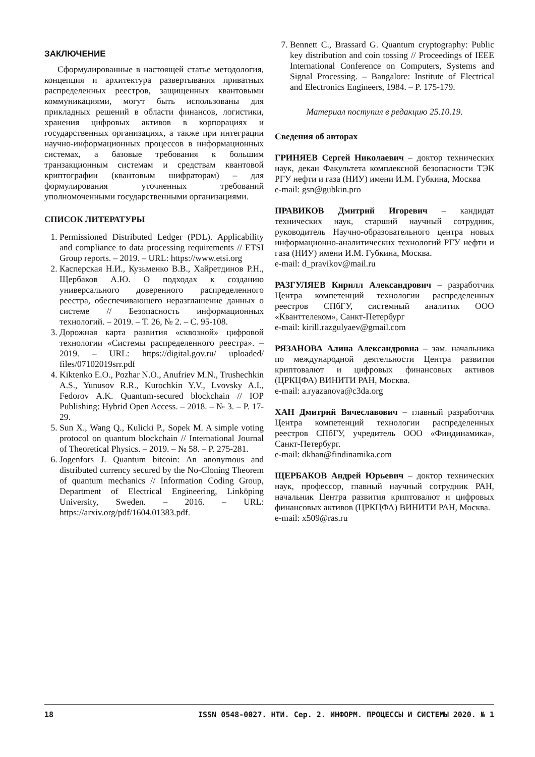ЗАКЛЮЧЕНИЕ
Сформулированные в настоящей статье методология, концепция и архитектура развертывания приватных распределенных реестров, защищенных квантовыми коммуникациями, могут быть использованы для прикладных решений в области финансов, логистики, хранения цифровых активов в корпорациях и государственных организациях, а также при интеграции научно-информационных процессов в информационных системах, а базовые требования к большим транзакционным системам и средствам квантовой криптографии (квантовым шифраторам) – для формулирования уточненных требований уполномоченными государственными организациями.
СПИСОК ЛИТЕРАТУРЫ
1. Permissioned Distributed Ledger (PDL). Applicability and compliance to data processing requirements // ETSI Group reports. – 2019. – URL: https://www.etsi.org
2. Касперская Н.И., Кузьменко В.В., Хайретдинов Р.Н., Щербаков А.Ю. О подходах к созданию универсального доверенного распределенного реестра, обеспечивающего неразглашение данных о системе // Безопасность информационных технологий. – 2019. – Т. 26, № 2. – С. 95-108.
3. Дорожная карта развития «сквозной» цифровой технологии «Системы распределенного реестра». – 2019. – URL: https://digital.gov.ru/ uploaded/ files/07102019srr.pdf
4. Kiktenko E.O., Pozhar N.O., Anufriev M.N., Trushechkin A.S., Yunusov R.R., Kurochkin Y.V., Lvovsky A.I., Fedorov A.K. Quantum-secured blockchain // IOP Publishing: Hybrid Open Access. – 2018. – № 3. – P. 17-29.
5. Sun X., Wang Q., Kulicki P., Sopek M. A simple voting protocol on quantum blockchain // International Journal of Theoretical Physics. – 2019. – № 58. – P. 275-281.
6. Jogenfors J. Quantum bitcoin: An anonymous and distributed currency secured by the No-Cloning Theorem of quantum mechanics // Information Coding Group, Department of Electrical Engineering, Linköping University, Sweden. – 2016. – URL: https://arxiv.org/pdf/1604.01383.pdf.
7. Bennett C., Brassard G. Quantum cryptography: Public key distribution and coin tossing // Proceedings of IEEE International Conference on Computers, Systems and Signal Processing. – Bangalore: Institute of Electrical and Electronics Engineers, 1984. – P. 175-179.
Материал поступил в редакцию 25.10.19.
Сведения об авторах
ГРИНЯЕВ Сергей Николаевич – доктор технических наук, декан Факультета комплексной безопасности ТЭК РГУ нефти и газа (НИУ) имени И.М. Губкина, Москва
e-mail: gsn@gubkin.pro
ПРАВИКОВ Дмитрий Игоревич – кандидат технических наук, старший научный сотрудник, руководитель Научно-образовательного центра новых информационно-аналитических технологий РГУ нефти и газа (НИУ) имени И.М. Губкина, Москва.
e-mail: d_pravikov@mail.ru
РАЗГУЛЯЕВ Кирилл Александрович – разработчик Центра компетенций технологии распределенных реестров СПбГУ, системный аналитик ООО «Кванттелеком», Санкт-Петербург
e-mail: kirill.razgulyaev@gmail.com
РЯЗАНОВА Алина Александровна – зам. начальника по международной деятельности Центра развития криптовалют и цифровых финансовых активов (ЦРКЦФА) ВИНИТИ РАН, Москва.
e-mail: a.ryazanova@c3da.org
ХАН Дмитрий Вячеславович – главный разработчик Центра компетенций технологии распределенных реестров СПбГУ, учредитель ООО «Финдинамика», Санкт-Петербург.
e-mail: dkhan@findinamika.com
ЩЕРБАКОВ Андрей Юрьевич – доктор технических наук, профессор, главный научный сотрудник РАН, начальник Центра развития криптовалют и цифровых финансовых активов (ЦРКЦФА) ВИНИТИ РАН, Москва.
e-mail: x509@ras.ru
18 ISSN 0548-0027. НТИ. Сер. 2. ИНФОРМ. ПРОЦЕССЫ И СИСТЕМЫ 2020. № 1